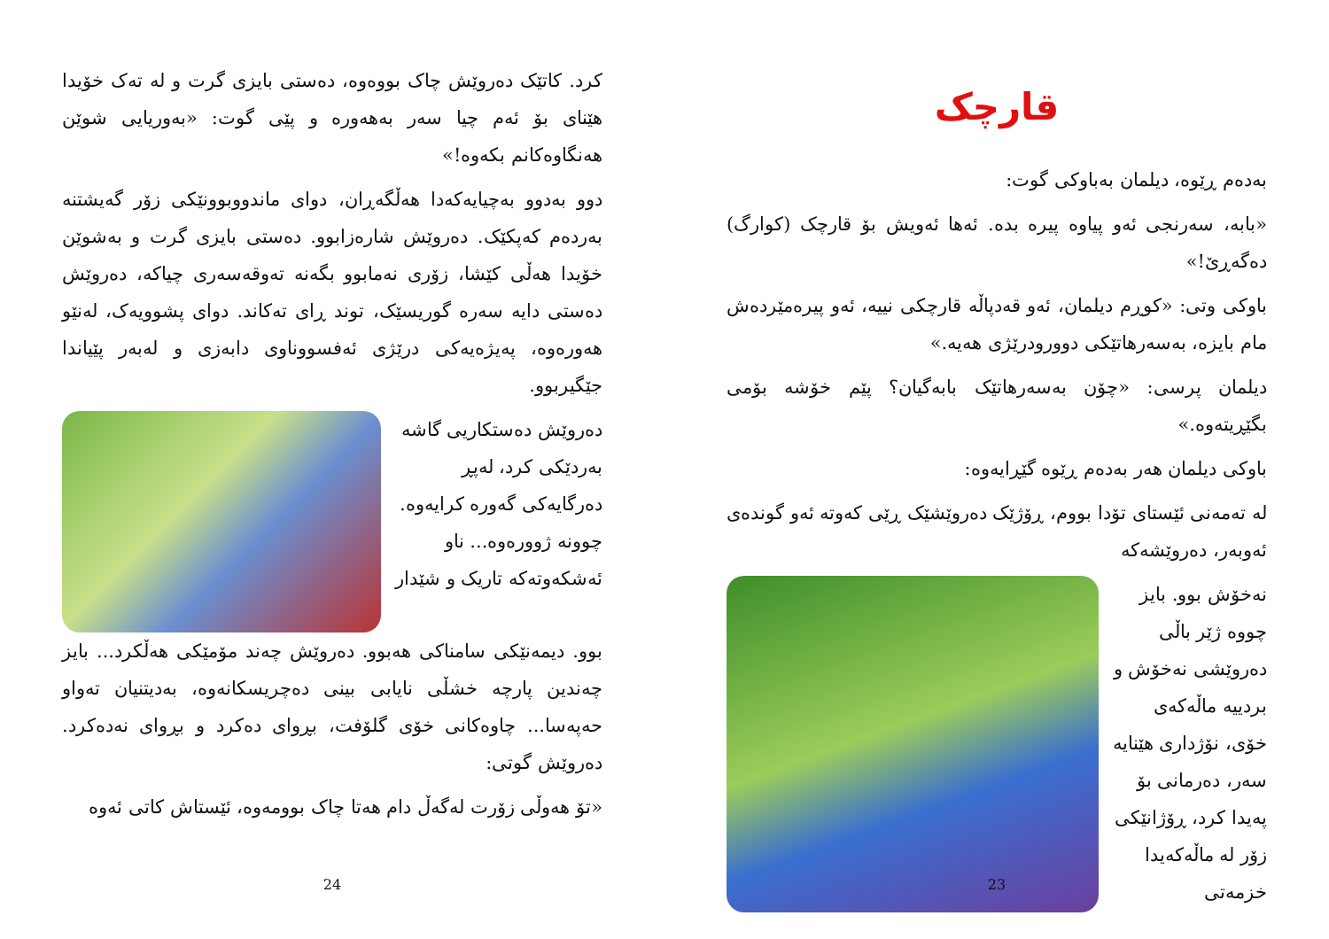کرد. کاتێک دەروێش چاک بووەوە، دەستی بایزی گرت و لە تەک خۆیدا هێنای بۆ ئەم چیا سەر بەهەورە و پێی گوت: «بەوریایی شوێن هەنگاوەکانم بکەوە!»
دوو بەدوو بەچیایەکەدا هەڵگەڕان، دوای ماندووبوونێکی زۆر گەیشتنە بەردەم کەپکێک. دەروێش شارەزابوو. دەستی بایزی گرت و بەشوێن خۆیدا هەڵی کێشا، زۆری نەمابوو بگەنە تەوقەسەری چیاکە، دەروێش دەستی دایە سەرە گوریسێک، توند ڕای تەکاند. دوای پشوویەک، لەنێو هەورەوە، پەیژەیەکی درێژی ئەفسووناوی دابەزی و لەبەر پێیاندا جێگیربوو.
دەروێش دەستکاریی گاشە بەردێکی کرد، لەپڕ دەرگایەکی گەورە کرایەوە. چوونە ژوورەوە... ناو ئەشکەوتەکە تاریک و شێدار
بوو. دیمەنێکی سامناکی هەبوو. دەروێش چەند مۆمێکی هەڵکرد... بایز چەندین پارچە خشڵی نایابی بینی دەچریسکانەوە، بەدیتنیان تەواو حەپەسا... چاوەکانی خۆی گلۆفت، بڕوای دەکرد و بڕوای نەدەکرد. دەروێش گوتی:
«تۆ هەوڵی زۆرت لەگەڵ دام هەتا چاک بوومەوە، ئێستاش کاتی ئەوە
24
قارچک
بەدەم ڕێوە، دیلمان بەباوکی گوت:
«بابە، سەرنجی ئەو پیاوە پیرە بدە. ئەها ئەویش بۆ قارچک (کوارگ) دەگەڕێ!»
باوکی وتی: «کوڕم دیلمان، ئەو قەدپاڵە قارچکی نییە، ئەو پیرەمێردەش مام بایزە، بەسەرهاتێکی دوورودرێژی هەیە.»
دیلمان پرسی: «چۆن بەسەرهاتێک بابەگیان؟ پێم خۆشە بۆمی بگێڕیتەوە.»
باوکی دیلمان هەر بەدەم ڕێوە گێڕایەوە:
لە تەمەنی ئێستای تۆدا بووم، ڕۆژێک دەروێشێک ڕێی کەوتە ئەو گوندەی ئەوبەر، دەروێشەکە
نەخۆش بوو. بایز چووە ژێر باڵی دەروێشی نەخۆش و بردییە ماڵەکەی خۆی، نۆژداری هێنایە سەر، دەرمانی بۆ پەیدا کرد، ڕۆژانێکی زۆر لە ماڵەکەیدا خزمەتی
23